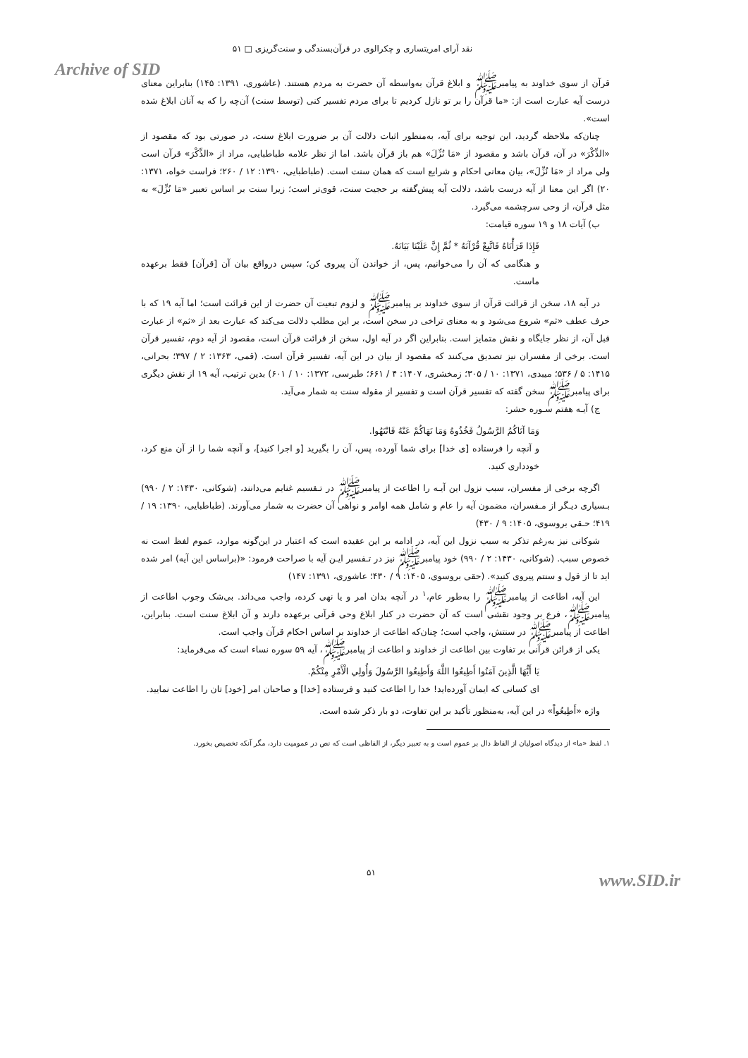نقد آرای امریتساری و چکرالوی در قرآن‌بسندگی و سنت‌گریزی □ ۵۱
Archive of SID
قرآن از سوی خداوند به پیامبرﷺ و ابلاغ قرآن به‌واسطه آن حضرت به مردم هستند. (عاشوری، ۱۳۹۱: ۱۴۵) بنابراین معنای درست آیه عبارت است از: «ما قرآن را بر تو نازل کردیم تا برای مردم تفسیر کنی (توسط سنت) آن‌چه را که به آنان ابلاغ شده است».
چنان‌که ملاحظه گردید، این توجیه برای آیه، به‌منظور اثبات دلالت آن بر ضرورت ابلاغ سنت، در صورتی بود که مقصود از «الذِّکْرَ» در آن، قرآن باشد و مقصود از «مَا نُزِّلَ» هم باز قرآن باشد. اما از نظر علامه طباطبایی، مراد از «الذِّکْرَ» قرآن است ولی مراد از «مَا نُزِّلَ»، بیان معانی احکام و شرایع است که همان سنت است. (طباطبایی، ۱۳۹۰: ۱۲ / ۲۶۰؛ فراست خواه، ۱۳۷۱: ۲۰) اگر این معنا از آیه درست باشد، دلالت آیه پیش‌گفته بر حجیت سنت، قوی‌تر است؛ زیرا سنت بر اساس تعبیر «مَا نُزِّلَ» به مثل قرآن، از وحی سرچشمه می‌گیرد.
ب) آیات ۱۸ و ۱۹ سوره قیامت:
فَإِذَا قَرَأْنَاهُ فَاتَّبِعْ قُرْآنَهُ * ثُمَّ إِنَّ عَلَيْنَا بَيَانَهُ.
و هنگامی که آن را می‌خوانیم، پس، از خواندن آن پیروی کن؛ سپس درواقع بیان آن [قرآن] فقط برعهده ماست.
در آیه ۱۸، سخن از قرائت قرآن از سوی خداوند بر پیامبرﷺ و لزوم تبعیت آن حضرت از این قرائت است؛ اما آیه ۱۹ که با حرف عطف «ثم» شروع می‌شود و به معنای تراخی در سخن است، بر این مطلب دلالت می‌کند که عبارت بعد از «ثم» از عبارت قبل آن، از نظر جایگاه و نقش متمایز است. بنابراین اگر در آیه اول، سخن از قرائت قرآن است، مقصود از آیه دوم، تفسیر قرآن است. برخی از مفسران نیز تصدیق می‌کنند که مقصود از بیان در این آیه، تفسیر قرآن است. (قمی، ۱۳۶۳: ۲ / ۳۹۷؛ بحرانی، ۱۴۱۵: ۵ / ۵۳۶؛ میبدی، ۱۳۷۱: ۱۰ / ۳۰۵؛ زمخشری، ۱۴۰۷: ۴ / ۶۶۱؛ طبرسی، ۱۳۷۲: ۱۰ / ۶۰۱) بدین ترتیب، آیه ۱۹ از نقش دیگری برای پیامبرﷺ سخن گفته که تفسیر قرآن است و تفسیر از مقوله سنت به شمار می‌آید.
ج) آیـه هفتم سـوره حشر:
وَمَا آتَاكُمُ الرَّسُولُ فَخُذُوهُ وَمَا نَهَاكُمْ عَنْهُ فَانْتَهُوا.
و آنچه را فرستاده [ی خدا] برای شما آورده، پس، آن را بگیرید [و اجرا کنید]، و آنچه شما را از آن منع کرد، خودداری کنید.
اگرچه برخی از مفسران، سبب نزول این آیـه را اطاعت از پیامبرﷺ در تـقسیم غنایم می‌دانند، (شوکانی، ۱۴۳۰: ۲ / ۹۹۰) بـسیاری دیـگر از مـفسران، مضمون آیه را عام و شامل همه اوامر و نواهی آن حضرت به شمار می‌آورند. (طباطبایی، ۱۳۹۰: ۱۹ / ۴۱۹؛ حـقی بروسوی، ۱۴۰۵: ۹ / ۴۳۰)
شوکانی نیز به‌رغم تذکر به سبب نزول این آیه، در ادامه بر این عقیده است که اعتبار در این‌گونه موارد، عموم لفظ است نه خصوص سبب. (شوکانی، ۱۴۳۰: ۲ / ۹۹۰) خود پیامبرﷺ نیز در تـفسیر ایـن آیه با صراحت فرمود: «(براساس این آیه) امر شده اید تا از قول و سنتم پیروی کنید». (حقی بروسوی، ۱۴۰۵: ۹ / ۴۳۰؛ عاشوری، ۱۳۹۱: ۱۴۷)
این آیه، اطاعت از پیامبرﷺ را به‌طور عام،<sup>۱</sup> در آنچه بدان امر و یا نهی کرده، واجب می‌داند. بی‌شک وجوب اطاعت از پیامبرﷺ، فرع بر وجود نقشی است که آن حضرت در کنار ابلاغ وحی قرآنی برعهده دارند و آن ابلاغ سنت است. بنابراین، اطاعت از پیامبرﷺ در سنتش، واجب است؛ چنان‌که اطاعت از خداوند بر اساس احکام قرآن واجب است.
یکی از قرائن قرآنی بر تفاوت بین اطاعت از خداوند و اطاعت از پیامبرﷺ، آیه ۵۹ سوره نساء است که می‌فرماید:
يَا أَيُّهَا الَّذِينَ آمَنُوا أَطِيعُوا اللَّهَ وَأَطِيعُوا الرَّسُولَ وَأُولِي الْأَمْرِ مِنْكُمْ.
ای کسانی که ایمان آورده‌اید! خدا را اطاعت کنید و فرستاده [خدا] و صاحبان امر [خود] تان را اطاعت نمایید.
واژه «أَطِيعُواْ» در این آیه، به‌منظور تأکید بر این تفاوت، دو بار ذکر شده است.
۱. لفظ «ما» از دیدگاه اصولیان از الفاظ دال بر عموم است و به تعبیر دیگر، از الفاظی است که نص در عمومیت دارد، مگر آنکه تخصیص بخورد.
۵۱ www.SID.ir